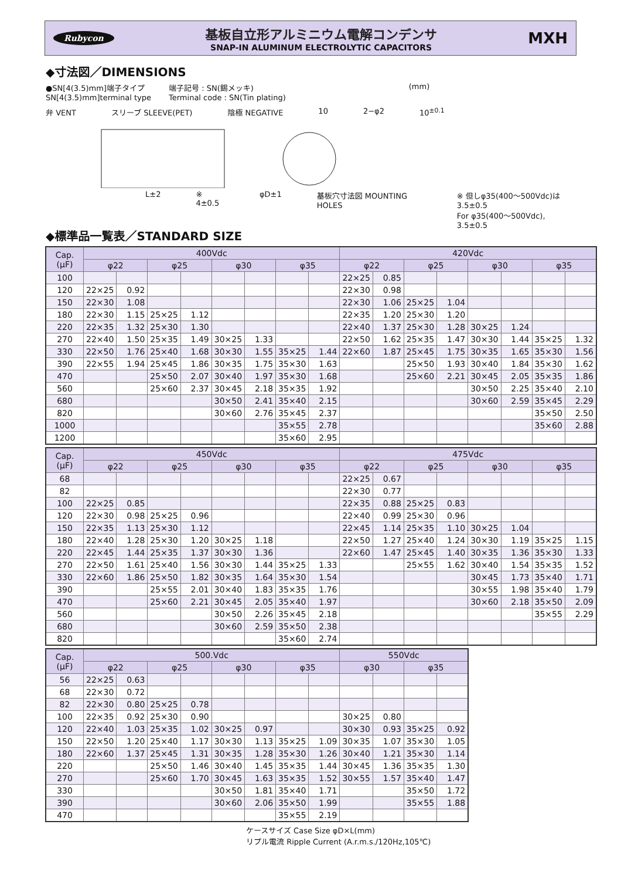Rubycon
基板自立形アルミニウム電解コンデンサ
SNAP-IN ALUMINUM ELECTROLYTIC CAPACITORS
MXH
◆寸法図／DIMENSIONS
●SN[4(3.5)mm]端子タイプ
SN[4(3.5)mm]terminal type
端子記号 : SN(錫メッキ)
Terminal code : SN(Tin plating)
(mm)
弁 VENT スリーブ SLEEVE(PET) 陰極 NEGATIVE 10 2−φ2 10<sup>±0.1</sup>
L±2 ※ 4±0.5 φD±1 基板穴寸法図 MOUNTING HOLES ※ 但しφ35(400〜500Vdc)は3.5±0.5
For φ35(400〜500Vdc), 3.5±0.5
◆標準品一覧表／STANDARD SIZE
| Cap. (μF) | 400Vdc | | | | | | | | 420Vdc | | | | | | | |
| --- | --- | --- | --- | --- | --- | --- | --- | --- | --- | --- | --- | --- | --- | --- | --- | --- |
| | φ22 | | φ25 | | φ30 | | φ35 | | φ22 | | φ25 | | φ30 | | φ35 | |
| 100 | | | | | | | | | 22×25 | 0.85 | | | | | | |
| 120 | 22×25 | 0.92 | | | | | | | 22×30 | 0.98 | | | | | | |
| 150 | 22×30 | 1.08 | | | | | | | 22×30 | 1.06 | 25×25 | 1.04 | | | | |
| 180 | 22×30 | 1.15 | 25×25 | 1.12 | | | | | 22×35 | 1.20 | 25×30 | 1.20 | | | | |
| 220 | 22×35 | 1.32 | 25×30 | 1.30 | | | | | 22×40 | 1.37 | 25×30 | 1.28 | 30×25 | 1.24 | | |
| 270 | 22×40 | 1.50 | 25×35 | 1.49 | 30×25 | 1.33 | | | 22×50 | 1.62 | 25×35 | 1.47 | 30×30 | 1.44 | 35×25 | 1.32 |
| 330 | 22×50 | 1.76 | 25×40 | 1.68 | 30×30 | 1.55 | 35×25 | 1.44 | 22×60 | 1.87 | 25×45 | 1.75 | 30×35 | 1.65 | 35×30 | 1.56 |
| 390 | 22×55 | 1.94 | 25×45 | 1.86 | 30×35 | 1.75 | 35×30 | 1.63 | | | 25×50 | 1.93 | 30×40 | 1.84 | 35×30 | 1.62 |
| 470 | | | 25×50 | 2.07 | 30×40 | 1.97 | 35×30 | 1.68 | | | 25×60 | 2.21 | 30×45 | 2.05 | 35×35 | 1.86 |
| 560 | | | 25×60 | 2.37 | 30×45 | 2.18 | 35×35 | 1.92 | | | | | 30×50 | 2.25 | 35×40 | 2.10 |
| 680 | | | | | 30×50 | 2.41 | 35×40 | 2.15 | | | | | 30×60 | 2.59 | 35×45 | 2.29 |
| 820 | | | | | 30×60 | 2.76 | 35×45 | 2.37 | | | | | | | 35×50 | 2.50 |
| 1000 | | | | | | | 35×55 | 2.78 | | | | | | | 35×60 | 2.88 |
| 1200 | | | | | | | 35×60 | 2.95 | | | | | | | | |
| Cap. (μF) | 450Vdc | | | | | | | | 475Vdc | | | | | | | |
| --- | --- | --- | --- | --- | --- | --- | --- | --- | --- | --- | --- | --- | --- | --- | --- | --- |
| | φ22 | | φ25 | | φ30 | | φ35 | | φ22 | | φ25 | | φ30 | | φ35 | |
| 68 | | | | | | | | | 22×25 | 0.67 | | | | | | |
| 82 | | | | | | | | | 22×30 | 0.77 | | | | | | |
| 100 | 22×25 | 0.85 | | | | | | | 22×35 | 0.88 | 25×25 | 0.83 | | | | |
| 120 | 22×30 | 0.98 | 25×25 | 0.96 | | | | | 22×40 | 0.99 | 25×30 | 0.96 | | | | |
| 150 | 22×35 | 1.13 | 25×30 | 1.12 | | | | | 22×45 | 1.14 | 25×35 | 1.10 | 30×25 | 1.04 | | |
| 180 | 22×40 | 1.28 | 25×30 | 1.20 | 30×25 | 1.18 | | | 22×50 | 1.27 | 25×40 | 1.24 | 30×30 | 1.19 | 35×25 | 1.15 |
| 220 | 22×45 | 1.44 | 25×35 | 1.37 | 30×30 | 1.36 | | | 22×60 | 1.47 | 25×45 | 1.40 | 30×35 | 1.36 | 35×30 | 1.33 |
| 270 | 22×50 | 1.61 | 25×40 | 1.56 | 30×30 | 1.44 | 35×25 | 1.33 | | | 25×55 | 1.62 | 30×40 | 1.54 | 35×35 | 1.52 |
| 330 | 22×60 | 1.86 | 25×50 | 1.82 | 30×35 | 1.64 | 35×30 | 1.54 | | | | | 30×45 | 1.73 | 35×40 | 1.71 |
| 390 | | | 25×55 | 2.01 | 30×40 | 1.83 | 35×35 | 1.76 | | | | | 30×55 | 1.98 | 35×40 | 1.79 |
| 470 | | | 25×60 | 2.21 | 30×45 | 2.05 | 35×40 | 1.97 | | | | | 30×60 | 2.18 | 35×50 | 2.09 |
| 560 | | | | | 30×50 | 2.26 | 35×45 | 2.18 | | | | | | | 35×55 | 2.29 |
| 680 | | | | | 30×60 | 2.59 | 35×50 | 2.38 | | | | | | | | |
| 820 | | | | | | | 35×60 | 2.74 | | | | | | | | |
| Cap. (μF) | 500.Vdc | | | | | | | | 550Vdc | | | |
| --- | --- | --- | --- | --- | --- | --- | --- | --- | --- | --- | --- | --- |
| | φ22 | | φ25 | | φ30 | | φ35 | | φ30 | | φ35 | |
| 56 | 22×25 | 0.63 | | | | | | | | | | |
| 68 | 22×30 | 0.72 | | | | | | | | | | |
| 82 | 22×30 | 0.80 | 25×25 | 0.78 | | | | | | | | |
| 100 | 22×35 | 0.92 | 25×30 | 0.90 | | | | | 30×25 | 0.80 | | |
| 120 | 22×40 | 1.03 | 25×35 | 1.02 | 30×25 | 0.97 | | | 30×30 | 0.93 | 35×25 | 0.92 |
| 150 | 22×50 | 1.20 | 25×40 | 1.17 | 30×30 | 1.13 | 35×25 | 1.09 | 30×35 | 1.07 | 35×30 | 1.05 |
| 180 | 22×60 | 1.37 | 25×45 | 1.31 | 30×35 | 1.28 | 35×30 | 1.26 | 30×40 | 1.21 | 35×30 | 1.14 |
| 220 | | | 25×50 | 1.46 | 30×40 | 1.45 | 35×35 | 1.44 | 30×45 | 1.36 | 35×35 | 1.30 |
| 270 | | | 25×60 | 1.70 | 30×45 | 1.63 | 35×35 | 1.52 | 30×55 | 1.57 | 35×40 | 1.47 |
| 330 | | | | | 30×50 | 1.81 | 35×40 | 1.71 | | | 35×50 | 1.72 |
| 390 | | | | | 30×60 | 2.06 | 35×50 | 1.99 | | | 35×55 | 1.88 |
| 470 | | | | | | | 35×55 | 2.19 | | | | |
ケースサイズ Case Size φD×L(mm)
リプル電流 Ripple Current (A.r.m.s./120Hz,105℃)